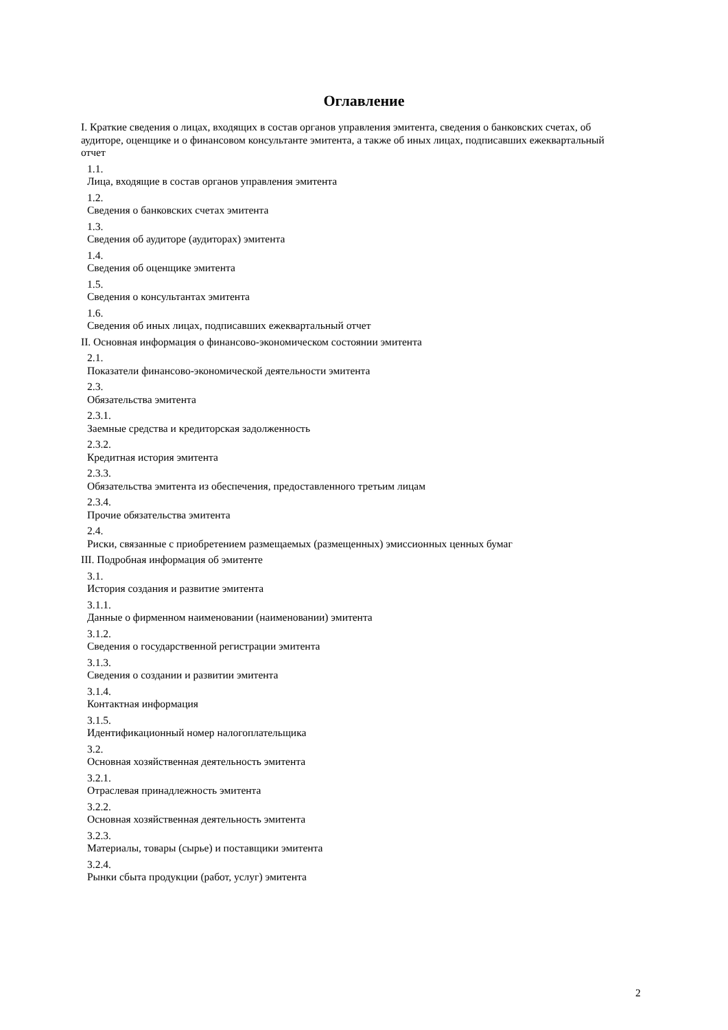Оглавление
I. Краткие сведения о лицах, входящих в состав органов управления эмитента, сведения о банковских счетах, об аудиторе, оценщике и о финансовом консультанте эмитента, а также об иных лицах, подписавших ежеквартальный отчет
1.1.
Лица, входящие в состав органов управления эмитента
1.2.
Сведения о банковских счетах эмитента
1.3.
Сведения об аудиторе (аудиторах) эмитента
1.4.
Сведения об оценщике эмитента
1.5.
Сведения о консультантах эмитента
1.6.
Сведения об иных лицах, подписавших ежеквартальный отчет
II. Основная информация о финансово-экономическом состоянии эмитента
2.1.
Показатели финансово-экономической деятельности эмитента
2.3.
Обязательства эмитента
2.3.1.
Заемные средства и кредиторская задолженность
2.3.2.
Кредитная история эмитента
2.3.3.
Обязательства эмитента из обеспечения, предоставленного третьим лицам
2.3.4.
Прочие обязательства эмитента
2.4.
Риски, связанные с приобретением размещаемых (размещенных) эмиссионных ценных бумаг
III. Подробная информация об эмитенте
3.1.
История создания и развитие эмитента
3.1.1.
Данные о фирменном наименовании (наименовании) эмитента
3.1.2.
Сведения о государственной регистрации эмитента
3.1.3.
Сведения о создании и развитии эмитента
3.1.4.
Контактная информация
3.1.5.
Идентификационный номер налогоплательщика
3.2.
Основная хозяйственная деятельность эмитента
3.2.1.
Отраслевая принадлежность эмитента
3.2.2.
Основная хозяйственная деятельность эмитента
3.2.3.
Материалы, товары (сырье) и поставщики эмитента
3.2.4.
Рынки сбыта продукции (работ, услуг) эмитента
2